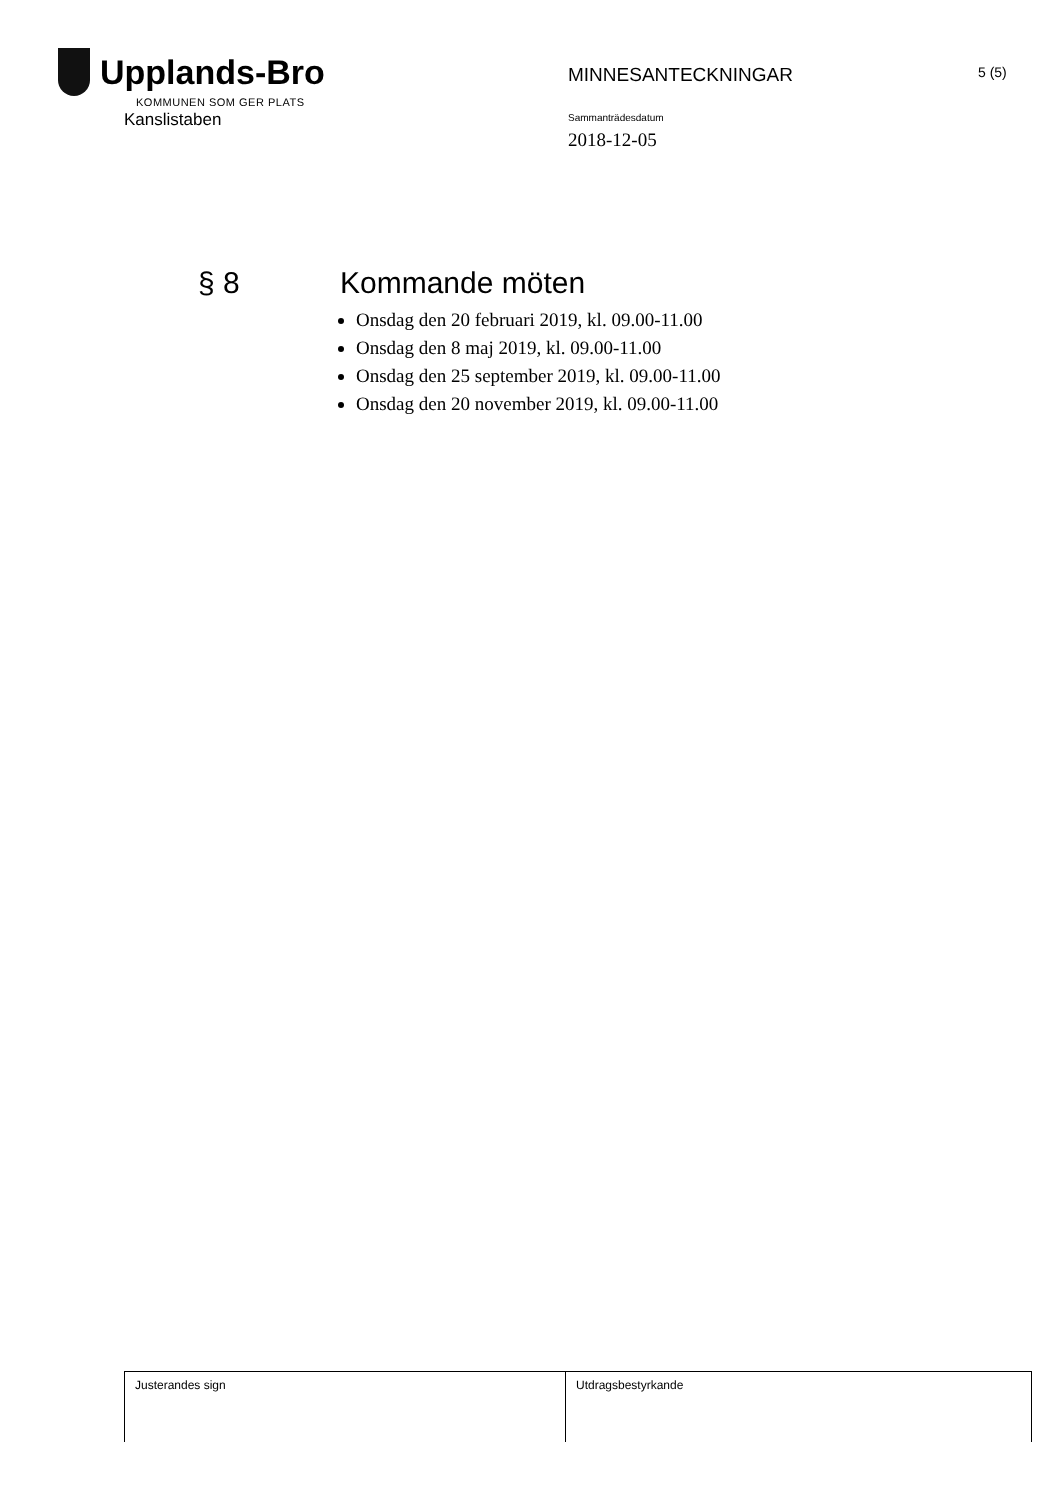Upplands-Bro
KOMMUNEN SOM GER PLATS
Kanslistaben
MINNESANTECKNINGAR
Sammanträdesdatum
2018-12-05
5 (5)
§ 8 Kommande möten
Onsdag den 20 februari 2019, kl. 09.00-11.00
Onsdag den 8 maj 2019, kl. 09.00-11.00
Onsdag den 25 september 2019, kl. 09.00-11.00
Onsdag den 20 november 2019, kl. 09.00-11.00
Justerandes sign Utdragsbestyrkande